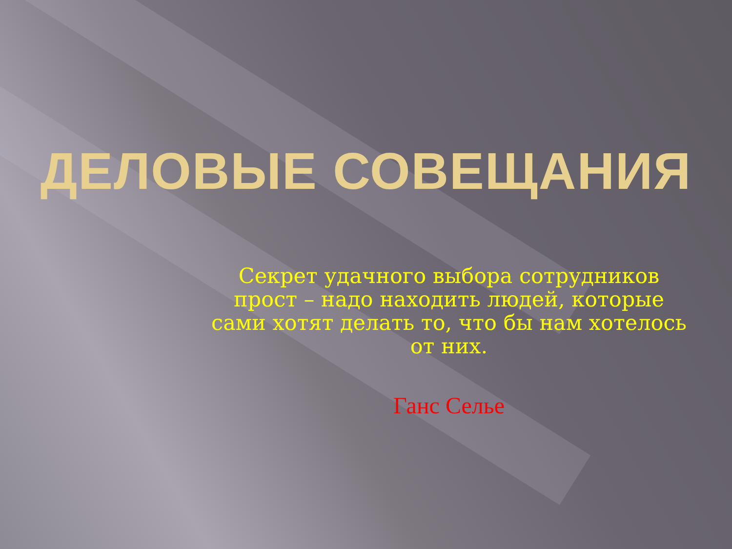ДЕЛОВЫЕ СОВЕЩАНИЯ
Секрет удачного выбора сотрудников прост – надо находить людей, которые сами хотят делать то, что бы нам хотелось от них.
Ганс Селье